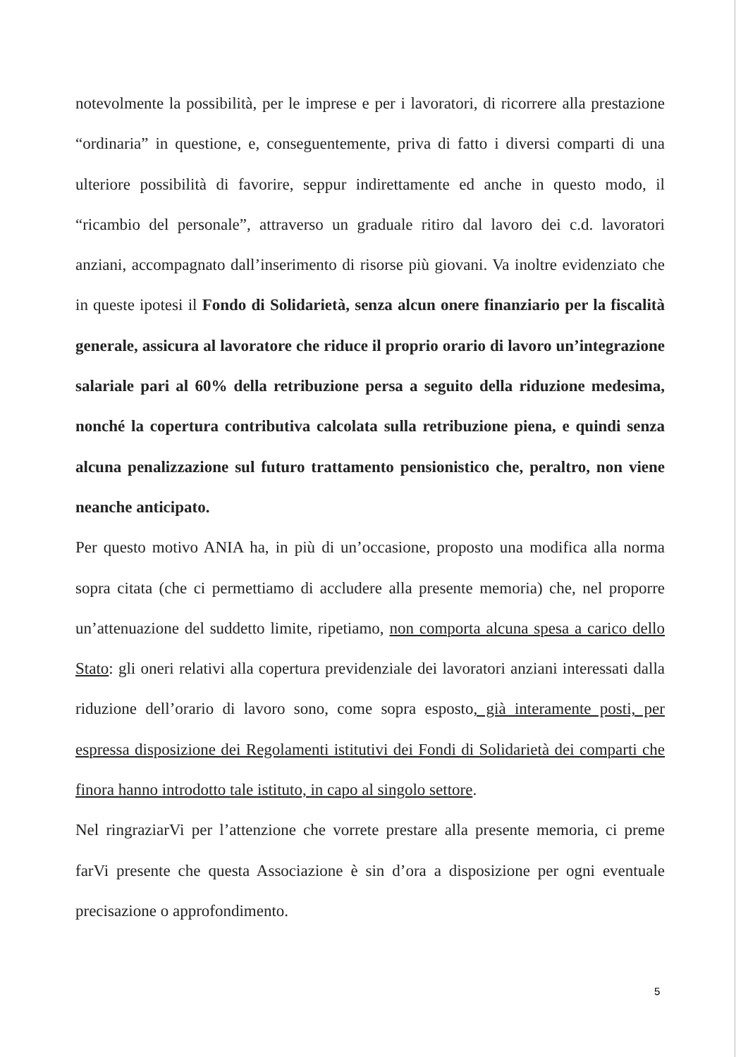notevolmente la possibilità, per le imprese e per i lavoratori, di ricorrere alla prestazione “ordinaria” in questione, e, conseguentemente, priva di fatto i diversi comparti di una ulteriore possibilità di favorire, seppur indirettamente ed anche in questo modo, il “ricambio del personale”, attraverso un graduale ritiro dal lavoro dei c.d. lavoratori anziani, accompagnato dall’inserimento di risorse più giovani. Va inoltre evidenziato che in queste ipotesi il Fondo di Solidarietà, senza alcun onere finanziario per la fiscalità generale, assicura al lavoratore che riduce il proprio orario di lavoro un’integrazione salariale pari al 60% della retribuzione persa a seguito della riduzione medesima, nonché la copertura contributiva calcolata sulla retribuzione piena, e quindi senza alcuna penalizzazione sul futuro trattamento pensionistico che, peraltro, non viene neanche anticipato.
Per questo motivo ANIA ha, in più di un’occasione, proposto una modifica alla norma sopra citata (che ci permettiamo di accludere alla presente memoria) che, nel proporre un’attenuazione del suddetto limite, ripetiamo, non comporta alcuna spesa a carico dello Stato: gli oneri relativi alla copertura previdenziale dei lavoratori anziani interessati dalla riduzione dell’orario di lavoro sono, come sopra esposto, già interamente posti, per espressa disposizione dei Regolamenti istitutivi dei Fondi di Solidarietà dei comparti che finora hanno introdotto tale istituto, in capo al singolo settore.
Nel ringraziarVi per l’attenzione che vorrete prestare alla presente memoria, ci preme farVi presente che questa Associazione è sin d’ora a disposizione per ogni eventuale precisazione o approfondimento.
5